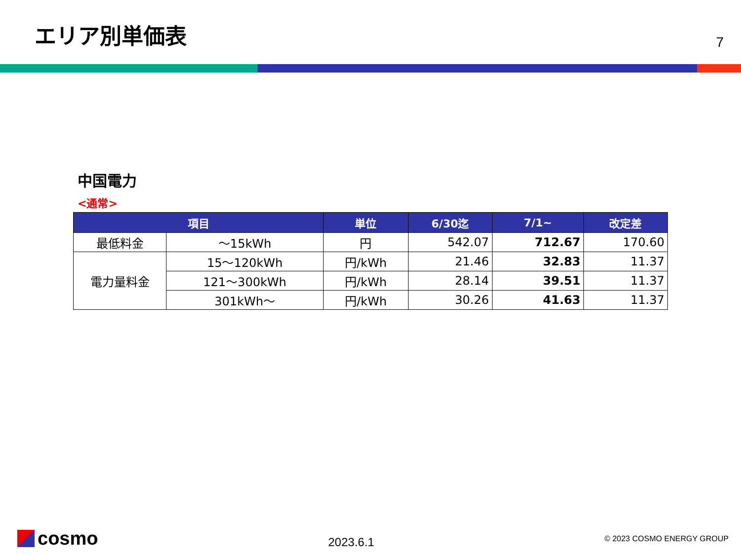エリア別単価表
7
中国電力
<通常>
| 項目 | | 単位 | 6/30迄 | 7/1~ | 改定差 |
| --- | --- | --- | --- | --- | --- |
| 最低料金 | ～15kWh | 円 | 542.07 | 712.67 | 170.60 |
| 電力量料金 | 15～120kWh | 円/kWh | 21.46 | 32.83 | 11.37 |
| | 121～300kWh | 円/kWh | 28.14 | 39.51 | 11.37 |
| | 301kWh～ | 円/kWh | 30.26 | 41.63 | 11.37 |
cosmo
2023.6.1
© 2023 COSMO ENERGY GROUP